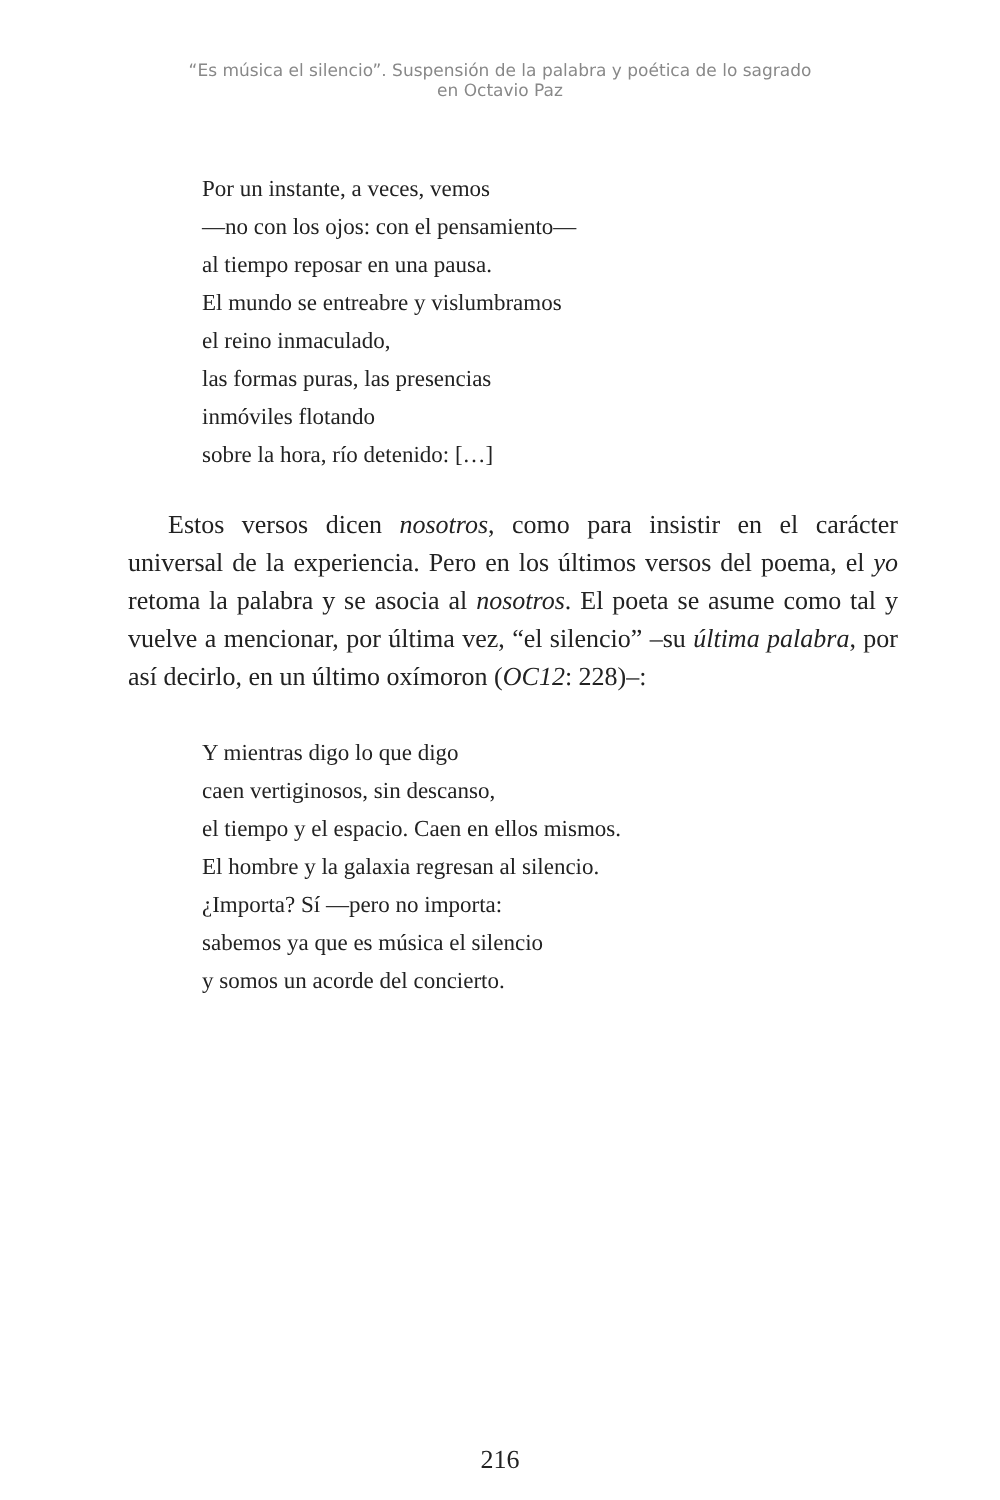“Es música el silencio”. Suspensión de la palabra y poética de lo sagrado
en Octavio Paz
Por un instante, a veces, vemos
—no con los ojos: con el pensamiento—
al tiempo reposar en una pausa.
El mundo se entreabre y vislumbramos
el reino inmaculado,
las formas puras, las presencias
inmóviles flotando
sobre la hora, río detenido: […]
Estos versos dicen nosotros, como para insistir en el carácter universal de la experiencia. Pero en los últimos versos del poema, el yo retoma la palabra y se asocia al nosotros. El poeta se asume como tal y vuelve a mencionar, por última vez, “el silencio” –su última palabra, por así decirlo, en un último oxímoron (OC12: 228)–:
Y mientras digo lo que digo
caen vertiginosos, sin descanso,
el tiempo y el espacio. Caen en ellos mismos.
El hombre y la galaxia regresan al silencio.
¿Importa? Sí —pero no importa:
sabemos ya que es música el silencio
y somos un acorde del concierto.
216